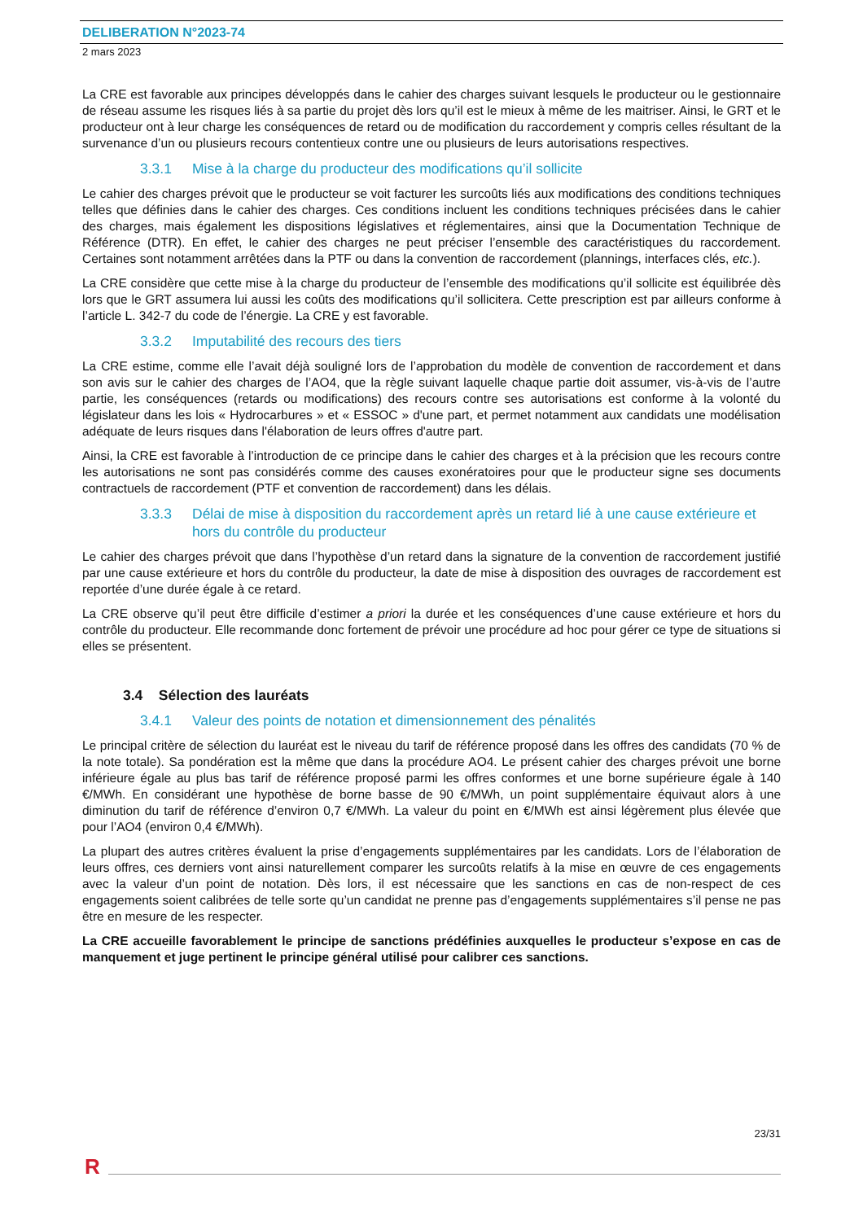DELIBERATION N°2023-74
2 mars 2023
La CRE est favorable aux principes développés dans le cahier des charges suivant lesquels le producteur ou le gestionnaire de réseau assume les risques liés à sa partie du projet dès lors qu’il est le mieux à même de les maitriser. Ainsi, le GRT et le producteur ont à leur charge les conséquences de retard ou de modification du raccordement y compris celles résultant de la survenance d’un ou plusieurs recours contentieux contre une ou plusieurs de leurs autorisations respectives.
3.3.1 Mise à la charge du producteur des modifications qu’il sollicite
Le cahier des charges prévoit que le producteur se voit facturer les surcoûts liés aux modifications des conditions techniques telles que définies dans le cahier des charges. Ces conditions incluent les conditions techniques précisées dans le cahier des charges, mais également les dispositions législatives et réglementaires, ainsi que la Documentation Technique de Référence (DTR). En effet, le cahier des charges ne peut préciser l’ensemble des caractéristiques du raccordement. Certaines sont notamment arrêtées dans la PTF ou dans la convention de raccordement (plannings, interfaces clés, etc.).
La CRE considère que cette mise à la charge du producteur de l’ensemble des modifications qu’il sollicite est équilibrée dès lors que le GRT assumera lui aussi les coûts des modifications qu’il sollicitera. Cette prescription est par ailleurs conforme à l’article L. 342-7 du code de l’énergie. La CRE y est favorable.
3.3.2 Imputabilité des recours des tiers
La CRE estime, comme elle l’avait déjà souligné lors de l’approbation du modèle de convention de raccordement et dans son avis sur le cahier des charges de l’AO4, que la règle suivant laquelle chaque partie doit assumer, vis-à-vis de l’autre partie, les conséquences (retards ou modifications) des recours contre ses autorisations est conforme à la volonté du législateur dans les lois « Hydrocarbures » et « ESSOC » d'une part, et permet notamment aux candidats une modélisation adéquate de leurs risques dans l'élaboration de leurs offres d'autre part.
Ainsi, la CRE est favorable à l’introduction de ce principe dans le cahier des charges et à la précision que les recours contre les autorisations ne sont pas considérés comme des causes exonératoires pour que le producteur signe ses documents contractuels de raccordement (PTF et convention de raccordement) dans les délais.
3.3.3 Délai de mise à disposition du raccordement après un retard lié à une cause extérieure et hors du contrôle du producteur
Le cahier des charges prévoit que dans l’hypothèse d’un retard dans la signature de la convention de raccordement justifié par une cause extérieure et hors du contrôle du producteur, la date de mise à disposition des ouvrages de raccordement est reportée d’une durée égale à ce retard.
La CRE observe qu’il peut être difficile d’estimer a priori la durée et les conséquences d’une cause extérieure et hors du contrôle du producteur. Elle recommande donc fortement de prévoir une procédure ad hoc pour gérer ce type de situations si elles se présentent.
3.4 Sélection des lauréats
3.4.1 Valeur des points de notation et dimensionnement des pénalités
Le principal critère de sélection du lauréat est le niveau du tarif de référence proposé dans les offres des candidats (70 % de la note totale). Sa pondération est la même que dans la procédure AO4. Le présent cahier des charges prévoit une borne inférieure égale au plus bas tarif de référence proposé parmi les offres conformes et une borne supérieure égale à 140 €/MWh. En considérant une hypothèse de borne basse de 90 €/MWh, un point supplémentaire équivaut alors à une diminution du tarif de référence d’environ 0,7 €/MWh. La valeur du point en €/MWh est ainsi légèrement plus élevée que pour l’AO4 (environ 0,4 €/MWh).
La plupart des autres critères évaluent la prise d’engagements supplémentaires par les candidats. Lors de l’élaboration de leurs offres, ces derniers vont ainsi naturellement comparer les surcoûts relatifs à la mise en œuvre de ces engagements avec la valeur d’un point de notation. Dès lors, il est nécessaire que les sanctions en cas de non-respect de ces engagements soient calibrées de telle sorte qu’un candidat ne prenne pas d’engagements supplémentaires s’il pense ne pas être en mesure de les respecter.
La CRE accueille favorablement le principe de sanctions prédéfinies auxquelles le producteur s’expose en cas de manquement et juge pertinent le principe général utilisé pour calibrer ces sanctions.
23/31
R